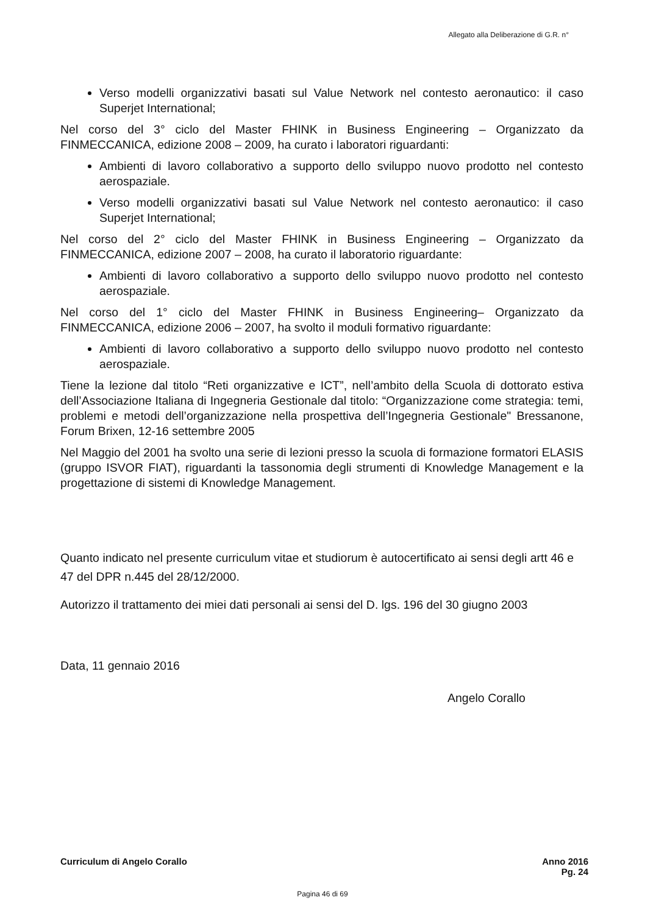Allegato alla Deliberazione di G.R. n°
Verso modelli organizzativi basati sul Value Network nel contesto aeronautico: il caso Superjet International;
Nel corso del 3° ciclo del Master FHINK in Business Engineering – Organizzato da FINMECCANICA, edizione 2008 – 2009, ha curato i laboratori riguardanti:
Ambienti di lavoro collaborativo a supporto dello sviluppo nuovo prodotto nel contesto aerospaziale.
Verso modelli organizzativi basati sul Value Network nel contesto aeronautico: il caso Superjet International;
Nel corso del 2° ciclo del Master FHINK in Business Engineering – Organizzato da FINMECCANICA, edizione 2007 – 2008, ha curato il laboratorio riguardante:
Ambienti di lavoro collaborativo a supporto dello sviluppo nuovo prodotto nel contesto aerospaziale.
Nel corso del 1° ciclo del Master FHINK in Business Engineering– Organizzato da FINMECCANICA, edizione 2006 – 2007, ha svolto il moduli formativo riguardante:
Ambienti di lavoro collaborativo a supporto dello sviluppo nuovo prodotto nel contesto aerospaziale.
Tiene la lezione dal titolo “Reti organizzative e ICT”, nell’ambito della Scuola di dottorato estiva dell’Associazione Italiana di Ingegneria Gestionale dal titolo: “Organizzazione come strategia: temi, problemi e metodi dell’organizzazione nella prospettiva dell’Ingegneria Gestionale" Bressanone, Forum Brixen, 12-16 settembre 2005
Nel Maggio del 2001 ha svolto una serie di lezioni presso la scuola di formazione formatori ELASIS (gruppo ISVOR FIAT), riguardanti la tassonomia degli strumenti di Knowledge Management e la progettazione di sistemi di Knowledge Management.
Quanto indicato nel presente curriculum vitae et studiorum è autocertificato ai sensi degli artt 46 e 47 del DPR n.445 del 28/12/2000.
Autorizzo il trattamento dei miei dati personali ai sensi del D. lgs. 196 del 30 giugno 2003
Data, 11 gennaio 2016
Angelo Corallo
Curriculum di Angelo Corallo Anno 2016
Pg. 24
Pagina 46 di 69